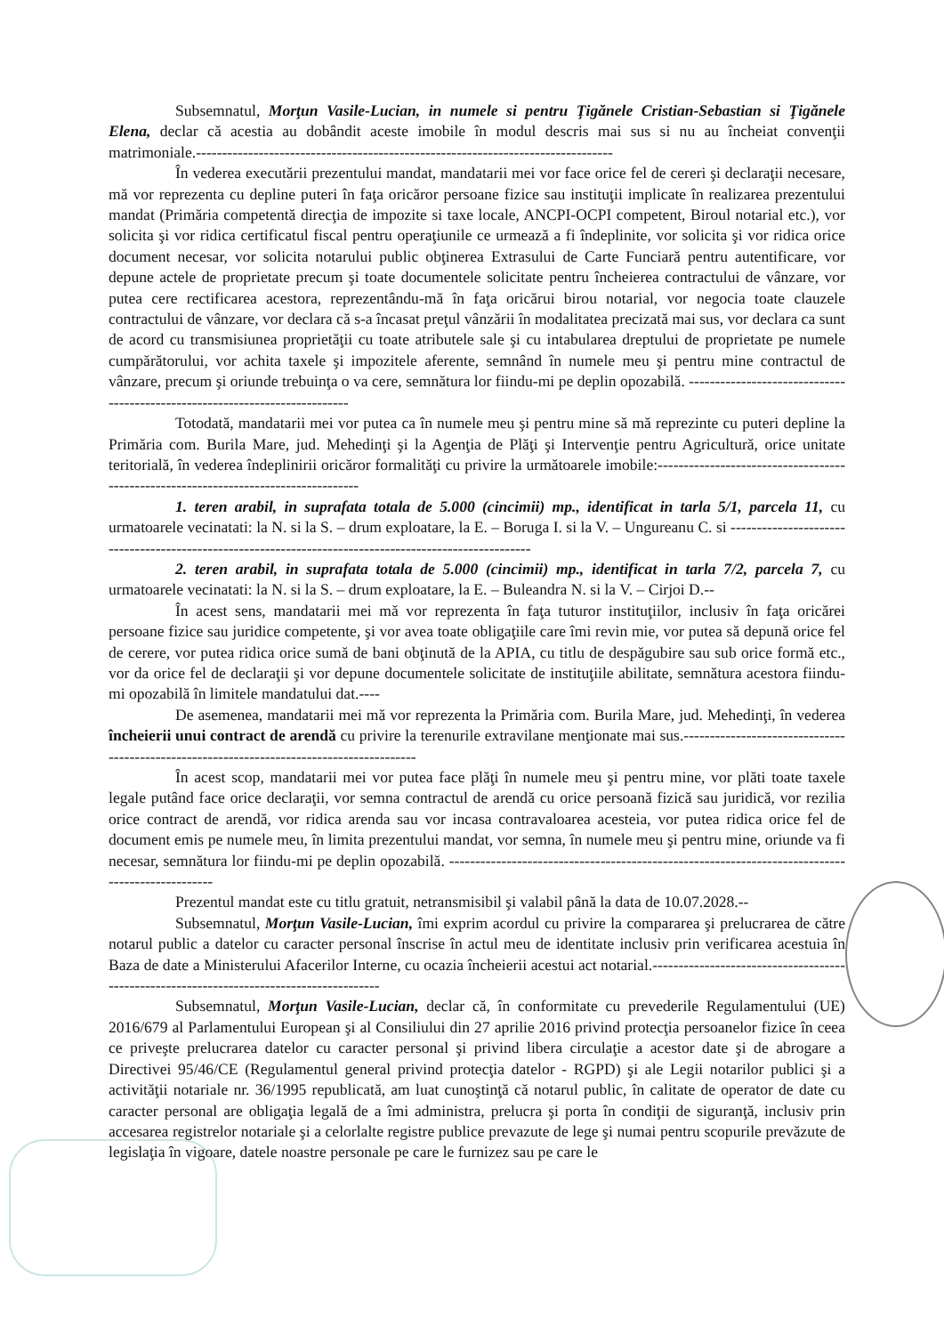Subsemnatul, Morţun Vasile-Lucian, in numele si pentru Ţigănele Cristian-Sebastian si Ţigănele Elena, declar că acestia au dobândit aceste imobile în modul descris mai sus si nu au încheiat convenţii matrimoniale.--------------------------------------------------------------------------------
În vederea executării prezentului mandat, mandatarii mei vor face orice fel de cereri şi declaraţii necesare, mă vor reprezenta cu depline puteri în faţa oricăror persoane fizice sau instituţii implicate în realizarea prezentului mandat (Primăria competentă direcţia de impozite si taxe locale, ANCPI-OCPI competent, Biroul notarial etc.), vor solicita şi vor ridica certificatul fiscal pentru operaţiunile ce urmează a fi îndeplinite, vor solicita şi vor ridica orice document necesar, vor solicita notarului public obţinerea Extrasului de Carte Funciară pentru autentificare, vor depune actele de proprietate precum şi toate documentele solicitate pentru încheierea contractului de vânzare, vor putea cere rectificarea acestora, reprezentându-mă în faţa oricărui birou notarial, vor negocia toate clauzele contractului de vânzare, vor declara că s-a încasat preţul vânzării în modalitatea precizată mai sus, vor declara ca sunt de acord cu transmisiunea proprietăţii cu toate atributele sale şi cu intabularea dreptului de proprietate pe numele cumpărătorului, vor achita taxele şi impozitele aferente, semnând în numele meu şi pentru mine contractul de vânzare, precum şi oriunde trebuinţa o va cere, semnătura lor fiindu-mi pe deplin opozabilă. ----------------------------------------------------------------------------
Totodată, mandatarii mei vor putea ca în numele meu şi pentru mine să mă reprezinte cu puteri depline la Primăria com. Burila Mare, jud. Mehedinţi şi la Agenţia de Plăţi şi Intervenţie pentru Agricultură, orice unitate teritorială, în vederea îndeplinirii oricăror formalităţi cu privire la următoarele imobile:------------------------------------------------------------------------------------
1. teren arabil, in suprafata totala de 5.000 (cincimii) mp., identificat in tarla 5/1, parcela 11, cu urmatoarele vecinatati: la N. si la S. – drum exploatare, la E. – Boruga I. si la V. – Ungureanu C. si -------------------------------------------------------------------------------------------------------
2. teren arabil, in suprafata totala de 5.000 (cincimii) mp., identificat in tarla 7/2, parcela 7, cu urmatoarele vecinatati: la N. si la S. – drum exploatare, la E. – Buleandra N. si la V. – Cirjoi D.--
În acest sens, mandatarii mei mă vor reprezenta în faţa tuturor instituţiilor, inclusiv în faţa oricărei persoane fizice sau juridice competente, şi vor avea toate obligaţiile care îmi revin mie, vor putea să depună orice fel de cerere, vor putea ridica orice sumă de bani obţinută de la APIA, cu titlu de despăgubire sau sub orice formă etc., vor da orice fel de declaraţii şi vor depune documentele solicitate de instituţiile abilitate, semnătura acestora fiindu-mi opozabilă în limitele mandatului dat.----
De asemenea, mandatarii mei mă vor reprezenta la Primăria com. Burila Mare, jud. Mehedinţi, în vederea încheierii unui contract de arendă cu privire la terenurile extravilane menţionate mai sus.------------------------------------------------------------------------------------------
În acest scop, mandatarii mei vor putea face plăţi în numele meu şi pentru mine, vor plăti toate taxele legale putând face orice declaraţii, vor semna contractul de arendă cu orice persoană fizică sau juridică, vor rezilia orice contract de arendă, vor ridica arenda sau vor incasa contravaloarea acesteia, vor putea ridica orice fel de document emis pe numele meu, în limita prezentului mandat, vor semna, în numele meu şi pentru mine, oriunde va fi necesar, semnătura lor fiindu-mi pe deplin opozabilă. ------------------------------------------------------------------------------------------------
Prezentul mandat este cu titlu gratuit, netransmisibil şi valabil până la data de 10.07.2028.--
Subsemnatul, Morţun Vasile-Lucian, îmi exprim acordul cu privire la compararea şi prelucrarea de către notarul public a datelor cu caracter personal înscrise în actul meu de identitate inclusiv prin verificarea acestuia în Baza de date a Ministerului Afacerilor Interne, cu ocazia încheierii acestui act notarial.-----------------------------------------------------------------------------------------
Subsemnatul, Morţun Vasile-Lucian, declar că, în conformitate cu prevederile Regulamentului (UE) 2016/679 al Parlamentului European şi al Consiliului din 27 aprilie 2016 privind protecţia persoanelor fizice în ceea ce priveşte prelucrarea datelor cu caracter personal şi privind libera circulaţie a acestor date şi de abrogare a Directivei 95/46/CE (Regulamentul general privind protecţia datelor - RGPD) şi ale Legii notarilor publici şi a activităţii notariale nr. 36/1995 republicată, am luat cunoştinţă că notarul public, în calitate de operator de date cu caracter personal are obligaţia legală de a îmi administra, prelucra şi porta în condiţii de siguranţă, inclusiv prin accesarea registrelor notariale şi a celorlalte registre publice prevazute de lege şi numai pentru scopurile prevăzute de legislaţia în vigoare, datele noastre personale pe care le furnizez sau pe care le